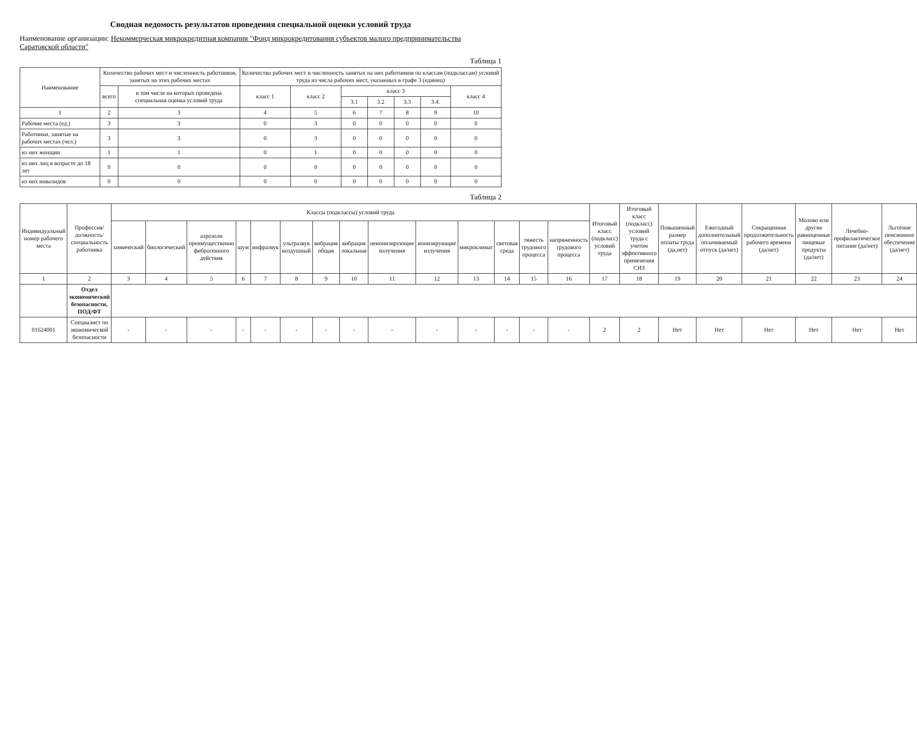Сводная ведомость результатов проведения специальной оценки условий труда
Наименование организации: Некоммерческая микрокредитная компания "Фонд микрокредитования субъектов малого предпринимательства Саратовской области"
Таблица 1
| Наименование | Количество рабочих мест и численность работников, занятых на этих рабочих местах | | Количество рабочих мест и численность занятых на них работников по классам (подклассам) условий труда из числа рабочих мест, указанных в графе 3 (единиц) | | | | | | |
| --- | --- | --- | --- | --- | --- | --- | --- | --- | --- |
| | всего | в том числе на которых проведена специальная оценка условий труда | класс 1 | класс 2 | класс 3 | | | | класс 4 |
| | | | | | 3.1 | 3.2 | 3.3 | 3.4. | |
| 1 | 2 | 3 | 4 | 5 | 6 | 7 | 8 | 9 | 10 |
| Рабочие места (ед.) | 3 | 3 | 0 | 3 | 0 | 0 | 0 | 0 | 0 |
| Работники, занятые на рабочих местах (чел.) | 3 | 3 | 0 | 3 | 0 | 0 | 0 | 0 | 0 |
| из них женщин | 1 | 1 | 0 | 1 | 0 | 0 | 0 | 0 | 0 |
| из них лиц в возрасте до 18 лет | 0 | 0 | 0 | 0 | 0 | 0 | 0 | 0 | 0 |
| из них инвалидов | 0 | 0 | 0 | 0 | 0 | 0 | 0 | 0 | 0 |
Таблица 2
| Индивидуальный номер рабочего места | Профессия/ должность/ специальность работника | Классы (подклассы) условий труда | | | | | | | | | | | | | | Итоговый класс (подкласс) условий труда | Итоговый класс (подкласс) условий труда с учетом эффективного применения СИЗ | Повышенный размер оплаты труда (да,нет) | Ежегодный дополнительный оплачиваемый отпуск (да/нет) | Сокращенная продолжительность рабочего времени (да/нет) | Молоко или другие равноценные пищевые продукты (да/нет) | Лечебно-профилактическое питание (да/нет) | Льготное пенсионное обеспечение (да/нет) |
| --- | --- | --- | --- | --- | --- | --- | --- | --- | --- | --- | --- | --- | --- | --- | --- | --- | --- | --- | --- | --- | --- | --- | --- |
| | | химический | биологический | аэрозоли преимущественно фиброгенного действия | шум | инфразвук | ультразвук воздушный | вибрация общая | вибрация локальная | неионизирующие излучения | ионизирующие излучения | микроклимат | световая среда | тяжесть трудового процесса | напряженность трудового процесса | | | | | | | | |
| 1 | 2 | 3 | 4 | 5 | 6 | 7 | 8 | 9 | 10 | 11 | 12 | 13 | 14 | 15 | 16 | 17 | 18 | 19 | 20 | 21 | 22 | 23 | 24 |
| | Отдел экономической безопасности, ПОД/ФТ | | | | | | | | | | | | | | | | | | | | | | |
| 01624001 | Специалист по экономической безопасности | - | - | - | - | - | - | - | - | - | - | - | - | - | - | 2 | 2 | Нет | Нет | Нет | Нет | Нет | Нет |